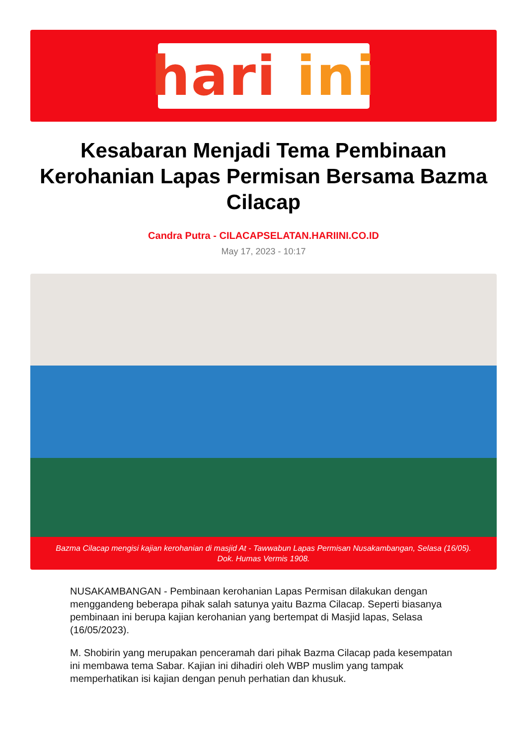hari ini
Kesabaran Menjadi Tema Pembinaan Kerohanian Lapas Permisan Bersama Bazma Cilacap
Candra Putra - CILACAPSELATAN.HARIINI.CO.ID
May 17, 2023 - 10:17
Bazma Cilacap mengisi kajian kerohanian di masjid At - Tawwabun Lapas Permisan Nusakambangan, Selasa (16/05). Dok. Humas Vermis 1908.
NUSAKAMBANGAN - Pembinaan kerohanian Lapas Permisan dilakukan dengan menggandeng beberapa pihak salah satunya yaitu Bazma Cilacap. Seperti biasanya pembinaan ini berupa kajian kerohanian yang bertempat di Masjid lapas, Selasa (16/05/2023).
M. Shobirin yang merupakan penceramah dari pihak Bazma Cilacap pada kesempatan ini membawa tema Sabar. Kajian ini dihadiri oleh WBP muslim yang tampak memperhatikan isi kajian dengan penuh perhatian dan khusuk.